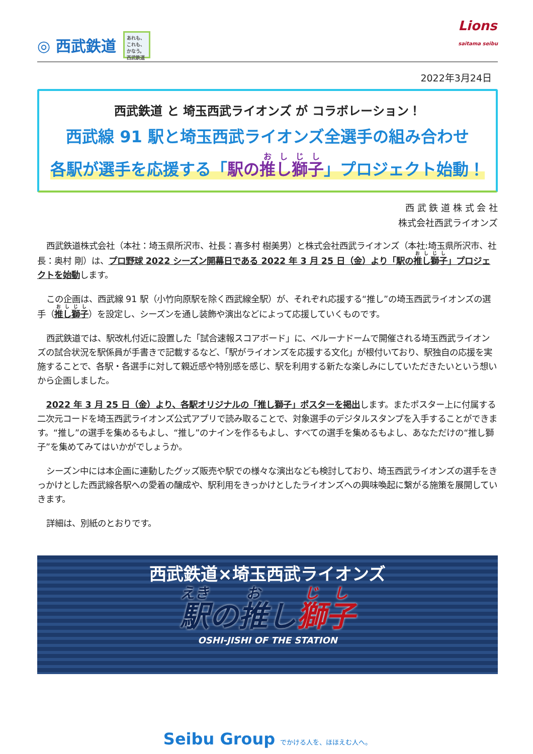◎ 西武鉄道
あれも、これも、かなう。西武鉄道
Lions
saitama seibu
2022年3月24日
西武鉄道 と 埼玉西武ライオンズ が コラボレーション！
西武線 91 駅と埼玉西武ライオンズ全選手の組み合わせ
各駅が選手を応援する「駅の推し獅子」プロジェクト始動！
西 武 鉄 道 株 式 会 社
株式会社西武ライオンズ
西武鉄道株式会社（本社：埼玉県所沢市、社長：喜多村 樹美男）と株式会社西武ライオンズ（本社:埼玉県所沢市、社長：奥村 剛）は、プロ野球 2022 シーズン開幕日である 2022 年 3 月 25 日（金）より「駅の推し獅子」プロジェクトを始動します。
この企画は、西武線 91 駅（小竹向原駅を除く西武線全駅）が、それぞれ応援する“推し”の埼玉西武ライオンズの選手（推し獅子）を設定し、シーズンを通し装飾や演出などによって応援していくものです。
西武鉄道では、駅改札付近に設置した「試合速報スコアボード」に、ベルーナドームで開催される埼玉西武ライオンズの試合状況を駅係員が手書きで記載するなど、「駅がライオンズを応援する文化」が根付いており、駅独自の応援を実施することで、各駅・各選手に対して親近感や特別感を感じ、駅を利用する新たな楽しみにしていただきたいという想いから企画しました。
2022 年 3 月 25 日（金）より、各駅オリジナルの「推し獅子」ポスターを掲出します。またポスター上に付属する二次元コードを埼玉西武ライオンズ公式アプリで読み取ることで、対象選手のデジタルスタンプを入手することができます。“推し”の選手を集めるもよし、“推し”のナインを作るもよし、すべての選手を集めるもよし、あなただけの“推し獅子”を集めてみてはいかがでしょうか。
シーズン中には本企画に連動したグッズ販売や駅での様々な演出なども検討しており、埼玉西武ライオンズの選手をきっかけとした西武線各駅への愛着の醸成や、駅利用をきっかけとしたライオンズへの興味喚起に繋がる施策を展開していきます。
詳細は、別紙のとおりです。
西武鉄道×埼玉西武ライオンズ
駅の推し獅子
OSHI-JISHI OF THE STATION
Seibu Group でかける人を、ほほえむ人へ。